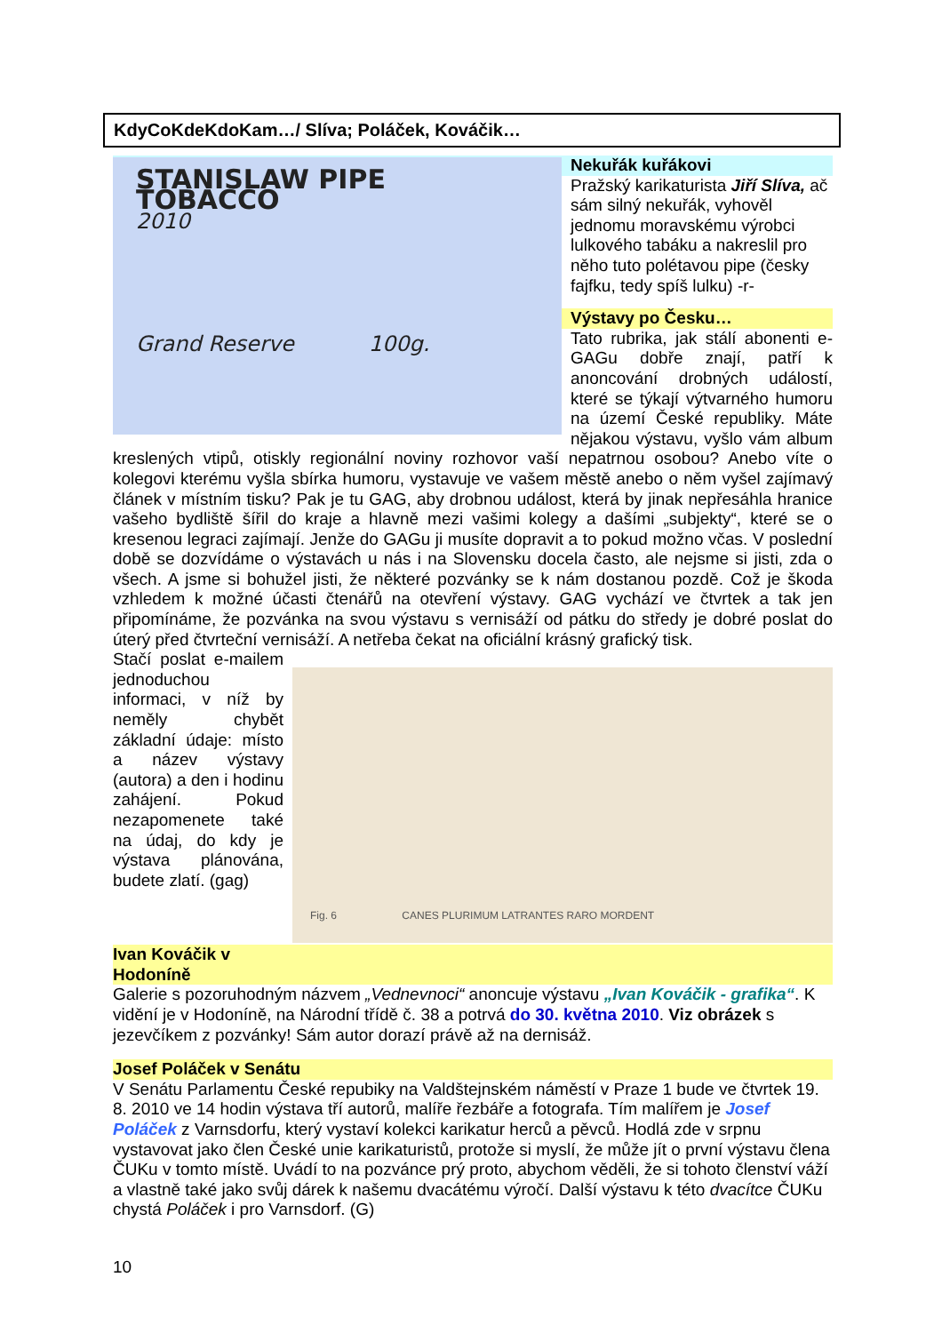KdyCoKdeKdoKam…/ Slíva; Poláček, Kováčik…
STANISLAW PIPE TOBACCO
2010
Grand Reserve 100g.
Nekuřák kuřákovi
Pražský karikaturista Jiří Slíva, ač sám silný nekuřák, vyhověl jednomu moravskému výrobci lulkového tabáku a nakreslil pro něho tuto polétavou pipe (česky fajfku, tedy spíš lulku) -r-
Výstavy po Česku…
Tato rubrika, jak stálí abonenti e-GAGu dobře znají, patří k anoncování drobných událostí, které se týkají výtvarného humoru na území České republiky. Máte nějakou výstavu, vyšlo vám album kreslených vtipů, otiskly regionální noviny rozhovor vaší nepatrnou osobou? Anebo víte o kolegovi kterému vyšla sbírka humoru, vystavuje ve vašem městě anebo o něm vyšel zajímavý článek v místním tisku? Pak je tu GAG, aby drobnou událost, která by jinak nepřesáhla hranice vašeho bydliště šířil do kraje a hlavně mezi vašimi kolegy a dašími „subjekty“, které se o kresenou legraci zajímají. Jenže do GAGu ji musíte dopravit a to pokud možno včas. V poslední době se dozvídáme o výstavách u nás i na Slovensku docela často, ale nejsme si jisti, zda o všech. A jsme si bohužel jisti, že některé pozvánky se k nám dostanou pozdě. Což je škoda vzhledem k možné účasti čtenářů na otevření výstavy. GAG vychází ve čtvrtek a tak jen připomínáme, že pozvánka na svou výstavu s vernisáží od pátku do středy je dobré poslat do úterý před čtvrteční vernisáží. A netřeba čekat na oficiální krásný grafický tisk.
Fig. 6 CANES PLURIMUM LATRANTES RARO MORDENT
Stačí poslat e-mailem jednoduchou informaci, v níž by neměly chybět základní údaje: místo a název výstavy (autora) a den i hodinu zahájení. Pokud nezapomenete také na údaj, do kdy je výstava plánována, budete zlatí. (gag)
Ivan Kováčik v Hodoníně
Galerie s pozoruhodným názvem „Vednevnoci“ anoncuje výstavu „Ivan Kováčik - grafika“. K vidění je v Hodoníně, na Národní třídě č. 38 a potrvá do 30. května 2010. Viz obrázek s jezevčíkem z pozvánky! Sám autor dorazí právě až na dernisáž.
Josef Poláček v Senátu
V Senátu Parlamentu České repubiky na Valdštejnském náměstí v Praze 1 bude ve čtvrtek 19. 8. 2010 ve 14 hodin výstava tří autorů, malíře řezbáře a fotografa. Tím malířem je Josef Poláček z Varnsdorfu, který vystaví kolekci karikatur herců a pěvců. Hodlá zde v srpnu vystavovat jako člen České unie karikaturistů, protože si myslí, že může jít o první výstavu člena ČUKu v tomto místě. Uvádí to na pozvánce prý proto, abychom věděli, že si tohoto členství váží a vlastně také jako svůj dárek k našemu dvacátému výročí. Další výstavu k této dvacítce ČUKu chystá Poláček i pro Varnsdorf. (G)
10